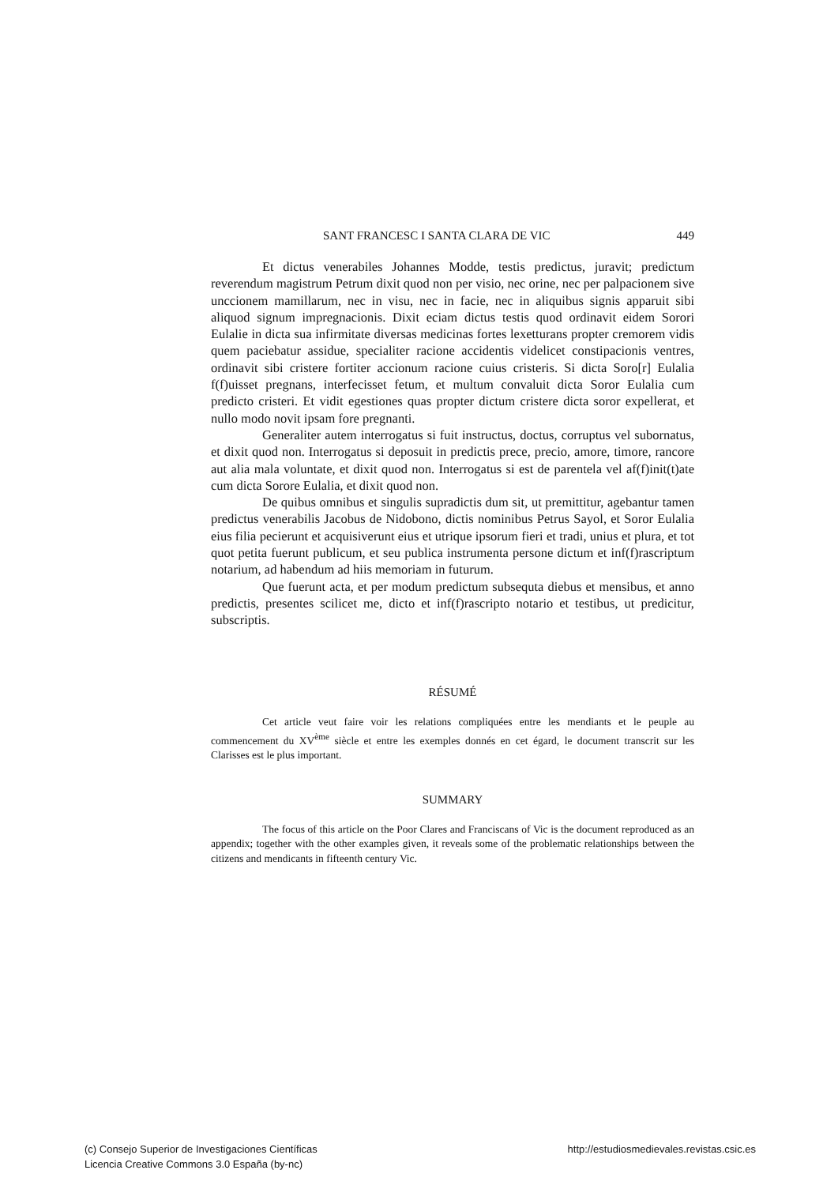SANT FRANCESC I SANTA CLARA DE VIC 449
Et dictus venerabiles Johannes Modde, testis predictus, juravit; predictum reverendum magistrum Petrum dixit quod non per visio, nec orine, nec per palpacionem sive unccionem mamillarum, nec in visu, nec in facie, nec in aliquibus signis apparuit sibi aliquod signum impregnacionis. Dixit eciam dictus testis quod ordinavit eidem Sorori Eulalie in dicta sua infirmitate diversas medicinas fortes lexetturans propter cremorem vidis quem paciebatur assidue, specialiter racione accidentis videlicet constipacionis ventres, ordinavit sibi cristere fortiter accionum racione cuius cristeris. Si dicta Soro[r] Eulalia f(f)uisset pregnans, interfecisset fetum, et multum convaluit dicta Soror Eulalia cum predicto cristeri. Et vidit egestiones quas propter dictum cristere dicta soror expellerat, et nullo modo novit ipsam fore pregnanti.
Generaliter autem interrogatus si fuit instructus, doctus, corruptus vel subornatus, et dixit quod non. Interrogatus si deposuit in predictis prece, precio, amore, timore, rancore aut alia mala voluntate, et dixit quod non. Interrogatus si est de parentela vel af(f)init(t)ate cum dicta Sorore Eulalia, et dixit quod non.
De quibus omnibus et singulis supradictis dum sit, ut premittitur, agebantur tamen predictus venerabilis Jacobus de Nidobono, dictis nominibus Petrus Sayol, et Soror Eulalia eius filia pecierunt et acquisiverunt eius et utrique ipsorum fieri et tradi, unius et plura, et tot quot petita fuerunt publicum, et seu publica instrumenta persone dictum et inf(f)rascriptum notarium, ad habendum ad hiis memoriam in futurum.
Que fuerunt acta, et per modum predictum subsequta diebus et mensibus, et anno predictis, presentes scilicet me, dicto et inf(f)rascripto notario et testibus, ut predicitur, subscriptis.
RÉSUMÉ
Cet article veut faire voir les relations compliquées entre les mendiants et le peuple au commencement du XV<sup>ème</sup> siècle et entre les exemples donnés en cet égard, le document transcrit sur les Clarisses est le plus important.
SUMMARY
The focus of this article on the Poor Clares and Franciscans of Vic is the document reproduced as an appendix; together with the other examples given, it reveals some of the problematic relationships between the citizens and mendicants in fifteenth century Vic.
(c) Consejo Superior de Investigaciones Científicas
Licencia Creative Commons 3.0 España (by-nc)
http://estudiosmedievales.revistas.csic.es